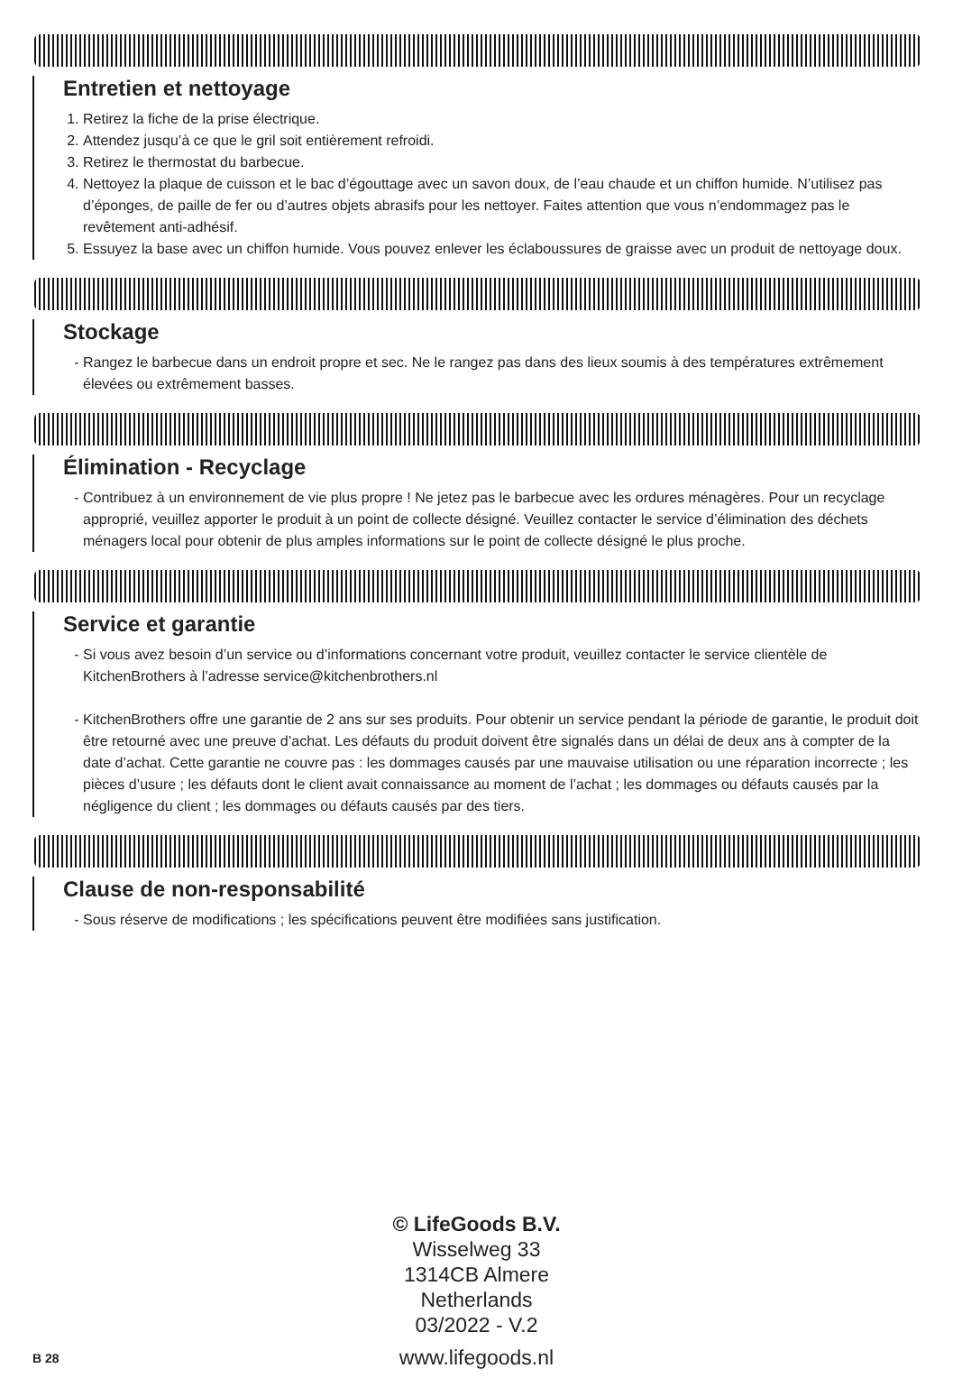Entretien et nettoyage
1. Retirez la fiche de la prise électrique.
2. Attendez jusqu’à ce que le gril soit entièrement refroidi.
3. Retirez le thermostat du barbecue.
4. Nettoyez la plaque de cuisson et le bac d’égouttage avec un savon doux, de l’eau chaude et un chiffon humide. N’utilisez pas d’éponges, de paille de fer ou d’autres objets abrasifs pour les nettoyer. Faites attention que vous n’endommagez pas le revêtement anti-adhésif.
5. Essuyez la base avec un chiffon humide. Vous pouvez enlever les éclaboussures de graisse avec un produit de nettoyage doux.
Stockage
Rangez le barbecue dans un endroit propre et sec. Ne le rangez pas dans des lieux soumis à des températures extrêmement élevées ou extrêmement basses.
Élimination - Recyclage
Contribuez à un environnement de vie plus propre ! Ne jetez pas le barbecue avec les ordures ménagères. Pour un recyclage approprié, veuillez apporter le produit à un point de collecte désigné. Veuillez contacter le service d’élimination des déchets ménagers local pour obtenir de plus amples informations sur le point de collecte désigné le plus proche.
Service et garantie
Si vous avez besoin d’un service ou d’informations concernant votre produit, veuillez contacter le service clientèle de KitchenBrothers à l’adresse service@kitchenbrothers.nl
KitchenBrothers offre une garantie de 2 ans sur ses produits. Pour obtenir un service pendant la période de garantie, le produit doit être retourné avec une preuve d’achat. Les défauts du produit doivent être signalés dans un délai de deux ans à compter de la date d’achat. Cette garantie ne couvre pas : les dommages causés par une mauvaise utilisation ou une réparation incorrecte ; les pièces d’usure ; les défauts dont le client avait connaissance au moment de l’achat ; les dommages ou défauts causés par la négligence du client ; les dommages ou défauts causés par des tiers.
Clause de non-responsabilité
Sous réserve de modifications ; les spécifications peuvent être modifiées sans justification.
© LifeGoods B.V.
Wisselweg 33
1314CB Almere
Netherlands
03/2022 - V.2
www.lifegoods.nl
B 28